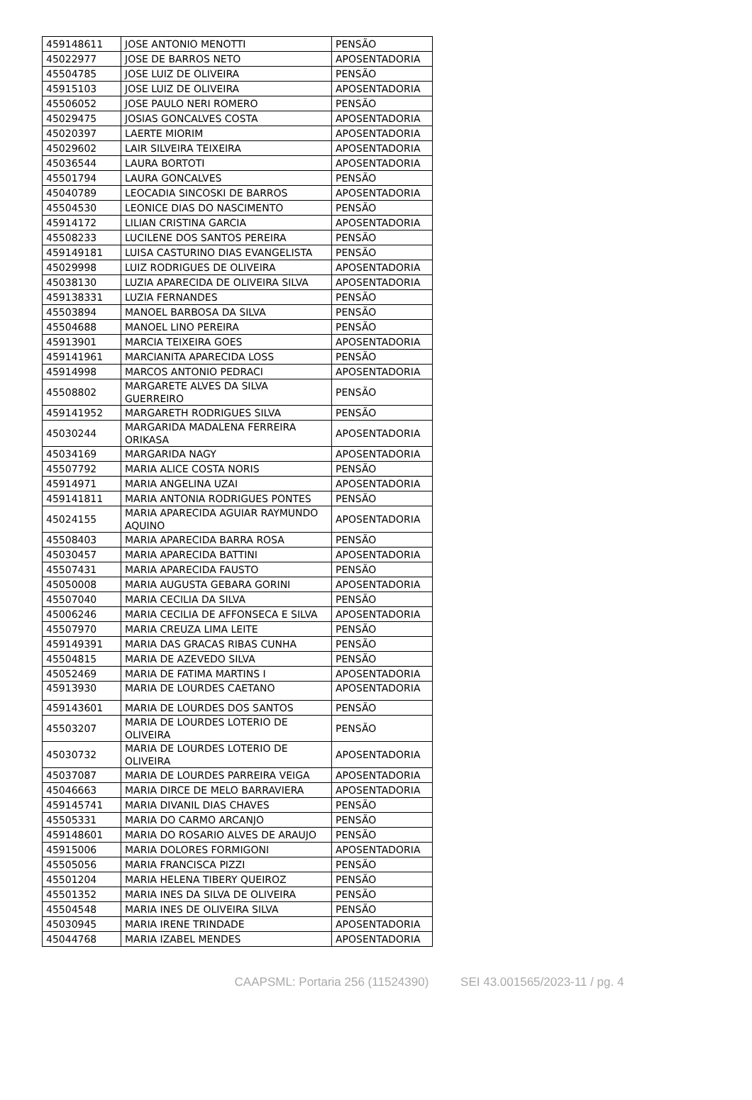| 459148611 | JOSE ANTONIO MENOTTI | PENSÃO |
| 45022977 | JOSE DE BARROS NETO | APOSENTADORIA |
| 45504785 | JOSE LUIZ DE OLIVEIRA | PENSÃO |
| 45915103 | JOSE LUIZ DE OLIVEIRA | APOSENTADORIA |
| 45506052 | JOSE PAULO NERI ROMERO | PENSÃO |
| 45029475 | JOSIAS GONCALVES COSTA | APOSENTADORIA |
| 45020397 | LAERTE MIORIM | APOSENTADORIA |
| 45029602 | LAIR SILVEIRA TEIXEIRA | APOSENTADORIA |
| 45036544 | LAURA BORTOTI | APOSENTADORIA |
| 45501794 | LAURA GONCALVES | PENSÃO |
| 45040789 | LEOCADIA SINCOSKI DE BARROS | APOSENTADORIA |
| 45504530 | LEONICE DIAS DO NASCIMENTO | PENSÃO |
| 45914172 | LILIAN CRISTINA GARCIA | APOSENTADORIA |
| 45508233 | LUCILENE DOS SANTOS PEREIRA | PENSÃO |
| 459149181 | LUISA CASTURINO DIAS EVANGELISTA | PENSÃO |
| 45029998 | LUIZ RODRIGUES DE OLIVEIRA | APOSENTADORIA |
| 45038130 | LUZIA APARECIDA DE OLIVEIRA SILVA | APOSENTADORIA |
| 459138331 | LUZIA FERNANDES | PENSÃO |
| 45503894 | MANOEL BARBOSA DA SILVA | PENSÃO |
| 45504688 | MANOEL LINO PEREIRA | PENSÃO |
| 45913901 | MARCIA TEIXEIRA GOES | APOSENTADORIA |
| 459141961 | MARCIANITA APARECIDA LOSS | PENSÃO |
| 45914998 | MARCOS ANTONIO PEDRACI | APOSENTADORIA |
| 45508802 | MARGARETE ALVES DA SILVA GUERREIRO | PENSÃO |
| 459141952 | MARGARETH RODRIGUES SILVA | PENSÃO |
| 45030244 | MARGARIDA MADALENA FERREIRA ORIKASA | APOSENTADORIA |
| 45034169 | MARGARIDA NAGY | APOSENTADORIA |
| 45507792 | MARIA ALICE COSTA NORIS | PENSÃO |
| 45914971 | MARIA ANGELINA UZAI | APOSENTADORIA |
| 459141811 | MARIA ANTONIA RODRIGUES PONTES | PENSÃO |
| 45024155 | MARIA APARECIDA AGUIAR RAYMUNDO AQUINO | APOSENTADORIA |
| 45508403 | MARIA APARECIDA BARRA ROSA | PENSÃO |
| 45030457 | MARIA APARECIDA BATTINI | APOSENTADORIA |
| 45507431 | MARIA APARECIDA FAUSTO | PENSÃO |
| 45050008 | MARIA AUGUSTA GEBARA GORINI | APOSENTADORIA |
| 45507040 | MARIA CECILIA DA SILVA | PENSÃO |
| 45006246 | MARIA CECILIA DE AFFONSECA E SILVA | APOSENTADORIA |
| 45507970 | MARIA CREUZA LIMA LEITE | PENSÃO |
| 459149391 | MARIA DAS GRACAS RIBAS CUNHA | PENSÃO |
| 45504815 | MARIA DE AZEVEDO SILVA | PENSÃO |
| 45052469 | MARIA DE FATIMA MARTINS I | APOSENTADORIA |
| 45913930 | MARIA DE LOURDES CAETANO | APOSENTADORIA |
| 459143601 | MARIA DE LOURDES DOS SANTOS | PENSÃO |
| 45503207 | MARIA DE LOURDES LOTERIO DE OLIVEIRA | PENSÃO |
| 45030732 | MARIA DE LOURDES LOTERIO DE OLIVEIRA | APOSENTADORIA |
| 45037087 | MARIA DE LOURDES PARREIRA VEIGA | APOSENTADORIA |
| 45046663 | MARIA DIRCE DE MELO BARRAVIERA | APOSENTADORIA |
| 459145741 | MARIA DIVANIL DIAS CHAVES | PENSÃO |
| 45505331 | MARIA DO CARMO ARCANJO | PENSÃO |
| 459148601 | MARIA DO ROSARIO ALVES DE ARAUJO | PENSÃO |
| 45915006 | MARIA DOLORES FORMIGONI | APOSENTADORIA |
| 45505056 | MARIA FRANCISCA PIZZI | PENSÃO |
| 45501204 | MARIA HELENA TIBERY QUEIROZ | PENSÃO |
| 45501352 | MARIA INES DA SILVA DE OLIVEIRA | PENSÃO |
| 45504548 | MARIA INES DE OLIVEIRA SILVA | PENSÃO |
| 45030945 | MARIA IRENE TRINDADE | APOSENTADORIA |
| 45044768 | MARIA IZABEL MENDES | APOSENTADORIA |
CAAPSML: Portaria 256 (11524390) SEI 43.001565/2023-11 / pg. 4